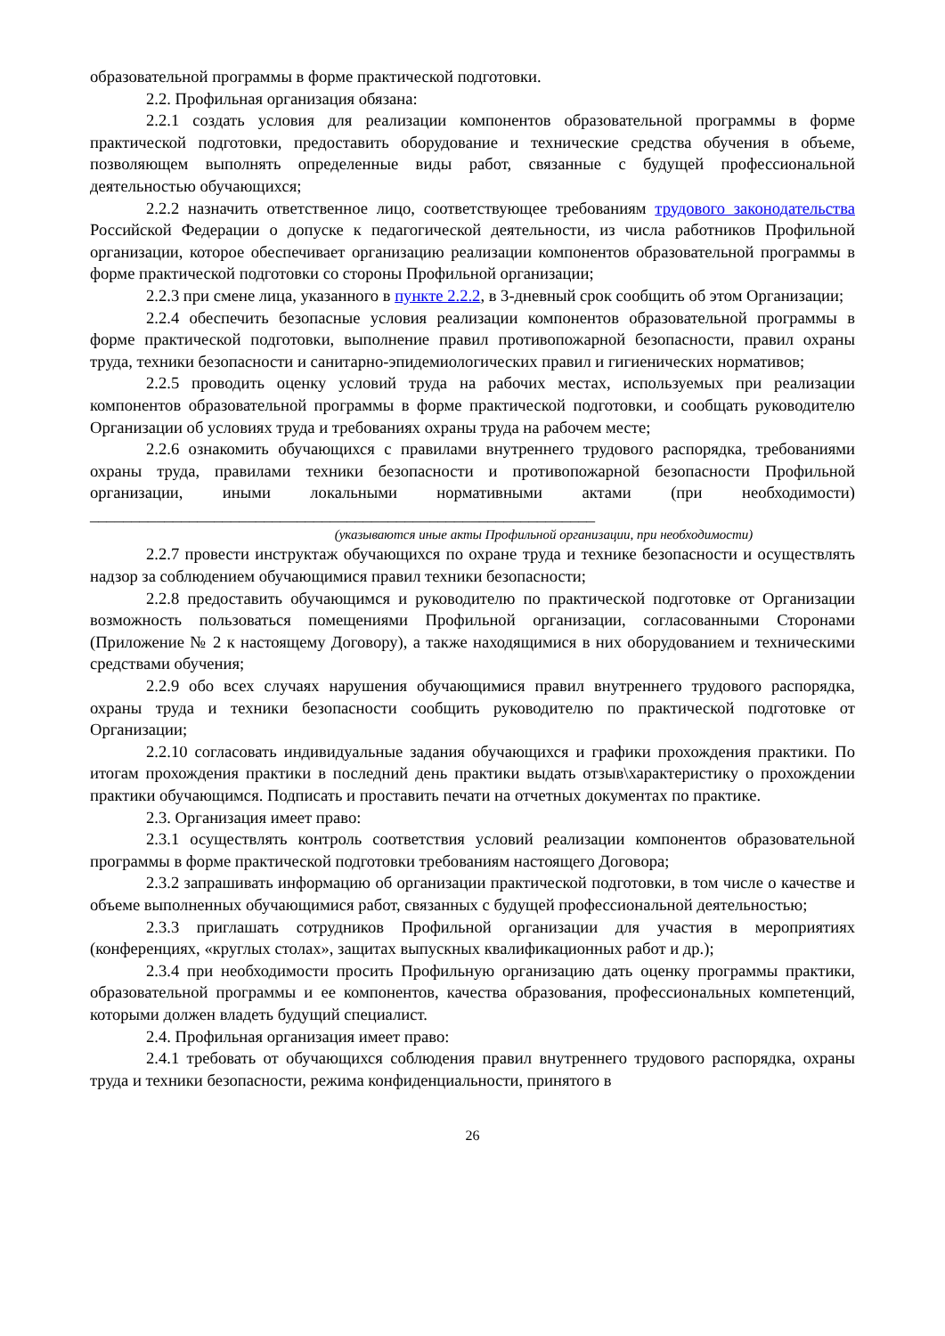образовательной программы в форме практической подготовки.
2.2. Профильная организация обязана:
2.2.1 создать условия для реализации компонентов образовательной программы в форме практической подготовки, предоставить оборудование и технические средства обучения в объеме, позволяющем выполнять определенные виды работ, связанные с будущей профессиональной деятельностью обучающихся;
2.2.2 назначить ответственное лицо, соответствующее требованиям трудового законодательства Российской Федерации о допуске к педагогической деятельности, из числа работников Профильной организации, которое обеспечивает организацию реализации компонентов образовательной программы в форме практической подготовки со стороны Профильной организации;
2.2.3 при смене лица, указанного в пункте 2.2.2, в 3-дневный срок сообщить об этом Организации;
2.2.4 обеспечить безопасные условия реализации компонентов образовательной программы в форме практической подготовки, выполнение правил противопожарной безопасности, правил охраны труда, техники безопасности и санитарно-эпидемиологических правил и гигиенических нормативов;
2.2.5 проводить оценку условий труда на рабочих местах, используемых при реализации компонентов образовательной программы в форме практической подготовки, и сообщать руководителю Организации об условиях труда и требованиях охраны труда на рабочем месте;
2.2.6 ознакомить обучающихся с правилами внутреннего трудового распорядка, требованиями охраны труда, правилами техники безопасности и противопожарной безопасности Профильной организации, иными локальными нормативными актами (при необходимости) _____________________________________________________________
(указываются иные акты Профильной организации, при необходимости)
2.2.7 провести инструктаж обучающихся по охране труда и технике безопасности и осуществлять надзор за соблюдением обучающимися правил техники безопасности;
2.2.8 предоставить обучающимся и руководителю по практической подготовке от Организации возможность пользоваться помещениями Профильной организации, согласованными Сторонами (Приложение № 2 к настоящему Договору), а также находящимися в них оборудованием и техническими средствами обучения;
2.2.9 обо всех случаях нарушения обучающимися правил внутреннего трудового распорядка, охраны труда и техники безопасности сообщить руководителю по практической подготовке от Организации;
2.2.10 согласовать индивидуальные задания обучающихся и графики прохождения практики. По итогам прохождения практики в последний день практики выдать отзыв\характеристику о прохождении практики обучающимся. Подписать и проставить печати на отчетных документах по практике.
2.3. Организация имеет право:
2.3.1 осуществлять контроль соответствия условий реализации компонентов образовательной программы в форме практической подготовки требованиям настоящего Договора;
2.3.2 запрашивать информацию об организации практической подготовки, в том числе о качестве и объеме выполненных обучающимися работ, связанных с будущей профессиональной деятельностью;
2.3.3 приглашать сотрудников Профильной организации для участия в мероприятиях (конференциях, «круглых столах», защитах выпускных квалификационных работ и др.);
2.3.4 при необходимости просить Профильную организацию дать оценку программы практики, образовательной программы и ее компонентов, качества образования, профессиональных компетенций, которыми должен владеть будущий специалист.
2.4. Профильная организация имеет право:
2.4.1 требовать от обучающихся соблюдения правил внутреннего трудового распорядка, охраны труда и техники безопасности, режима конфиденциальности, принятого в
26